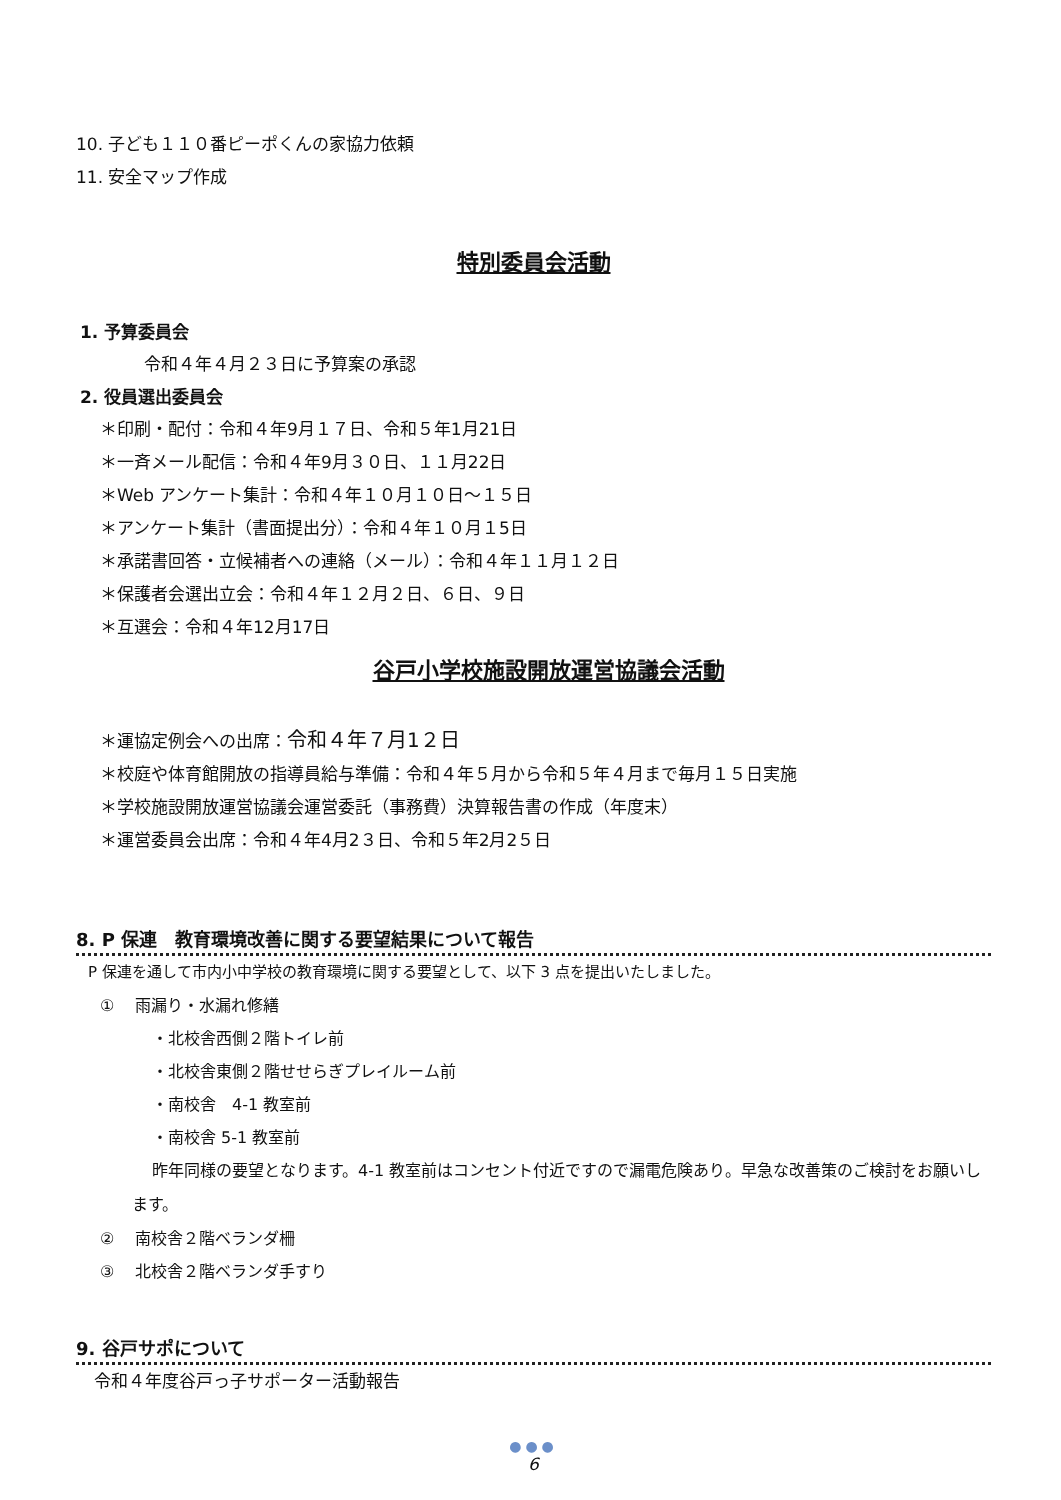10. 子ども１１０番ピーポくんの家協力依頼
11. 安全マップ作成
特別委員会活動
1. 予算委員会
令和４年４月２３日に予算案の承認
2. 役員選出委員会
＊印刷・配付：令和４年9月１７日、令和５年1月21日
＊一斉メール配信：令和４年9月３０日、１１月22日
＊Web アンケート集計：令和４年１０月１０日～１５日
＊アンケート集計（書面提出分）：令和４年１０月１5日
＊承諾書回答・立候補者への連絡（メール）：令和４年１１月１２日
＊保護者会選出立会：令和４年１２月２日、６日、９日
＊互選会：令和４年12月17日
谷戸小学校施設開放運営協議会活動
＊運協定例会への出席：令和４年７月1２日
＊校庭や体育館開放の指導員給与準備：令和４年５月から令和５年４月まで毎月１５日実施
＊学校施設開放運営協議会運営委託（事務費）決算報告書の作成（年度末）
＊運営委員会出席：令和４年4月2３日、令和５年2月2５日
8. P 保連　教育環境改善に関する要望結果について報告
P 保連を通して市内小中学校の教育環境に関する要望として、以下 3 点を提出いたしました。
①　 雨漏り・水漏れ修繕
・北校舎西側２階トイレ前
・北校舎東側２階せせらぎプレイルーム前
・南校舎　4-1 教室前
・南校舎 5-1 教室前
昨年同様の要望となります。4-1 教室前はコンセント付近ですので漏電危険あり。早急な改善策のご検討をお願いします。
②　 南校舎２階ベランダ柵
③　 北校舎２階ベランダ手すり
9. 谷戸サポについて
令和４年度谷戸っ子サポーター活動報告
●●●
6